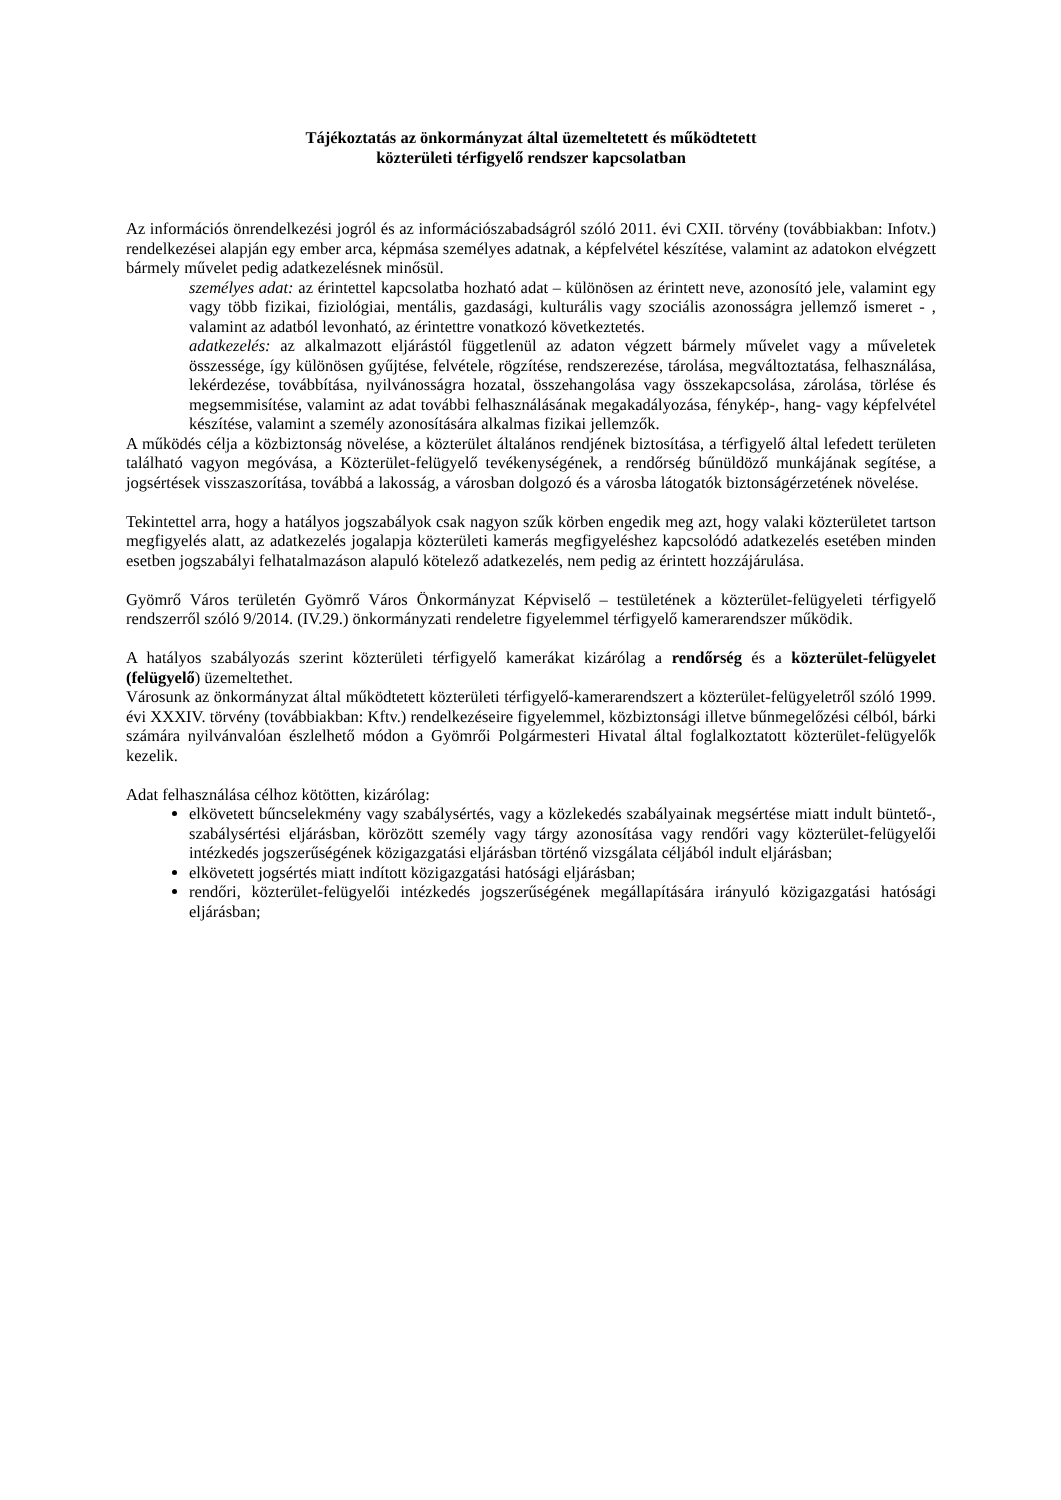Tájékoztatás az önkormányzat által üzemeltetett és működtetett
közterületi térfigyelő rendszer kapcsolatban
Az információs önrendelkezési jogról és az információszabadságról szóló 2011. évi CXII. törvény (továbbiakban: Infotv.) rendelkezései alapján egy ember arca, képmása személyes adatnak, a képfelvétel készítése, valamint az adatokon elvégzett bármely művelet pedig adatkezelésnek minősül.
személyes adat: az érintettel kapcsolatba hozható adat – különösen az érintett neve, azonosító jele, valamint egy vagy több fizikai, fiziológiai, mentális, gazdasági, kulturális vagy szociális azonosságra jellemző ismeret - , valamint az adatból levonható, az érintettre vonatkozó következtetés.
adatkezelés: az alkalmazott eljárástól függetlenül az adaton végzett bármely művelet vagy a műveletek összessége, így különösen gyűjtése, felvétele, rögzítése, rendszerezése, tárolása, megváltoztatása, felhasználása, lekérdezése, továbbítása, nyilvánosságra hozatal, összehangolása vagy összekapcsolása, zárolása, törlése és megsemmisítése, valamint az adat további felhasználásának megakadályozása, fénykép-, hang- vagy képfelvétel készítése, valamint a személy azonosítására alkalmas fizikai jellemzők.
A működés célja a közbiztonság növelése, a közterület általános rendjének biztosítása, a térfigyelő által lefedett területen található vagyon megóvása, a Közterület-felügyelő tevékenységének, a rendőrség bűnüldöző munkájának segítése, a jogsértések visszaszorítása, továbbá a lakosság, a városban dolgozó és a városba látogatók biztonságérzetének növelése.
Tekintettel arra, hogy a hatályos jogszabályok csak nagyon szűk körben engedik meg azt, hogy valaki közterületet tartson megfigyelés alatt, az adatkezelés jogalapja közterületi kamerás megfigyeléshez kapcsolódó adatkezelés esetében minden esetben jogszabályi felhatalmazáson alapuló kötelező adatkezelés, nem pedig az érintett hozzájárulása.
Gyömrő Város területén Gyömrő Város Önkormányzat Képviselő – testületének a közterület-felügyeleti térfigyelő rendszerről szóló 9/2014. (IV.29.) önkormányzati rendeletre figyelemmel térfigyelő kamerarendszer működik.
A hatályos szabályozás szerint közterületi térfigyelő kamerákat kizárólag a rendőrség és a közterület-felügyelet (felügyelő) üzemeltethet.
Városunk az önkormányzat által működtetett közterületi térfigyelő-kamerarendszert a közterület-felügyeletről szóló 1999. évi XXXIV. törvény (továbbiakban: Kftv.) rendelkezéseire figyelemmel, közbiztonsági illetve bűnmegelőzési célból, bárki számára nyilvánvalóan észlelhető módon a Gyömrői Polgármesteri Hivatal által foglalkoztatott közterület-felügyelők kezelik.
Adat felhasználása célhoz kötötten, kizárólag:
elkövetett bűncselekmény vagy szabálysértés, vagy a közlekedés szabályainak megsértése miatt indult büntető-, szabálysértési eljárásban, körözött személy vagy tárgy azonosítása vagy rendőri vagy közterület-felügyelői intézkedés jogszerűségének közigazgatási eljárásban történő vizsgálata céljából indult eljárásban;
elkövetett jogsértés miatt indított közigazgatási hatósági eljárásban;
rendőri, közterület-felügyelői intézkedés jogszerűségének megállapítására irányuló közigazgatási hatósági eljárásban;